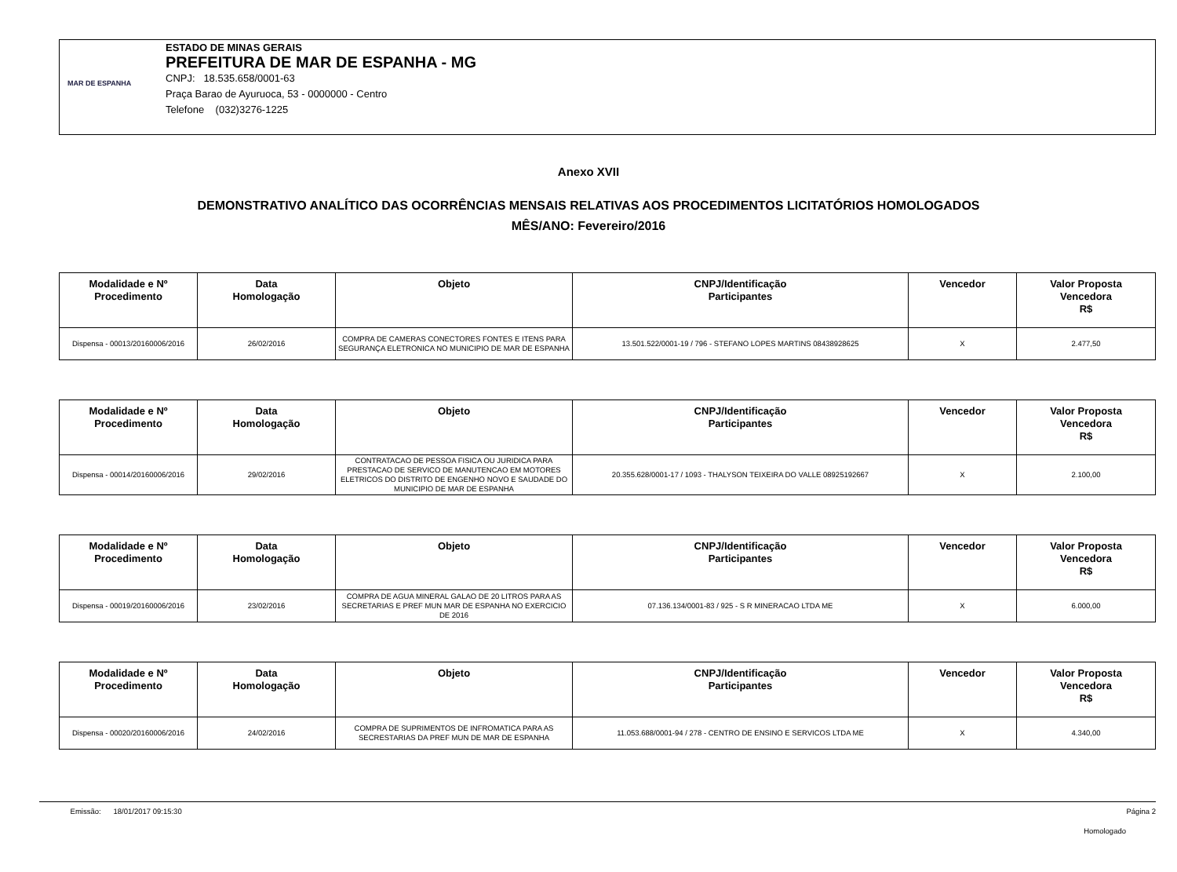MAR DE ESPANHA
ESTADO DE MINAS GERAIS
PREFEITURA DE MAR DE ESPANHA - MG
CNPJ: 18.535.658/0001-63
Praça Barao de Ayuruoca, 53 - 0000000 - Centro
Telefone (032)3276-1225
Anexo XVII
DEMONSTRATIVO ANALÍTICO DAS OCORRÊNCIAS MENSAIS RELATIVAS AOS PROCEDIMENTOS LICITATÓRIOS HOMOLOGADOS
MÊS/ANO: Fevereiro/2016
| Modalidade e Nº Procedimento | Data Homologação | Objeto | CNPJ/Identificação Participantes | Vencedor | Valor Proposta Vencedora R$ |
| --- | --- | --- | --- | --- | --- |
| Dispensa - 00013/20160006/2016 | 26/02/2016 | COMPRA DE CAMERAS CONECTORES FONTES E ITENS PARA SEGURANÇA ELETRONICA NO MUNICIPIO DE MAR DE ESPANHA | 13.501.522/0001-19 / 796 - STEFANO LOPES MARTINS 08438928625 | X | 2.477,50 |
| Modalidade e Nº Procedimento | Data Homologação | Objeto | CNPJ/Identificação Participantes | Vencedor | Valor Proposta Vencedora R$ |
| --- | --- | --- | --- | --- | --- |
| Dispensa - 00014/20160006/2016 | 29/02/2016 | CONTRATACAO DE PESSOA FISICA OU JURIDICA PARA PRESTACAO DE SERVICO DE MANUTENCAO EM MOTORES ELETRICOS DO DISTRITO DE ENGENHO NOVO E SAUDADE DO MUNICIPIO DE MAR DE ESPANHA | 20.355.628/0001-17 / 1093 - THALYSON TEIXEIRA DO VALLE 08925192667 | X | 2.100,00 |
| Modalidade e Nº Procedimento | Data Homologação | Objeto | CNPJ/Identificação Participantes | Vencedor | Valor Proposta Vencedora R$ |
| --- | --- | --- | --- | --- | --- |
| Dispensa - 00019/20160006/2016 | 23/02/2016 | COMPRA DE AGUA MINERAL GALAO DE 20 LITROS PARA AS SECRETARIAS E PREF MUN MAR DE ESPANHA NO EXERCICIO DE 2016 | 07.136.134/0001-83 / 925 - S R MINERACAO LTDA ME | X | 6.000,00 |
| Modalidade e Nº Procedimento | Data Homologação | Objeto | CNPJ/Identificação Participantes | Vencedor | Valor Proposta Vencedora R$ |
| --- | --- | --- | --- | --- | --- |
| Dispensa - 00020/20160006/2016 | 24/02/2016 | COMPRA DE SUPRIMENTOS DE INFROMATICA PARA AS SECRESTARIAS DA PREF MUN DE MAR DE ESPANHA | 11.053.688/0001-94 / 278 - CENTRO DE ENSINO E SERVICOS LTDA ME | X | 4.340,00 |
Emissão: 18/01/2017 09:15:30 Página 2
Homologado